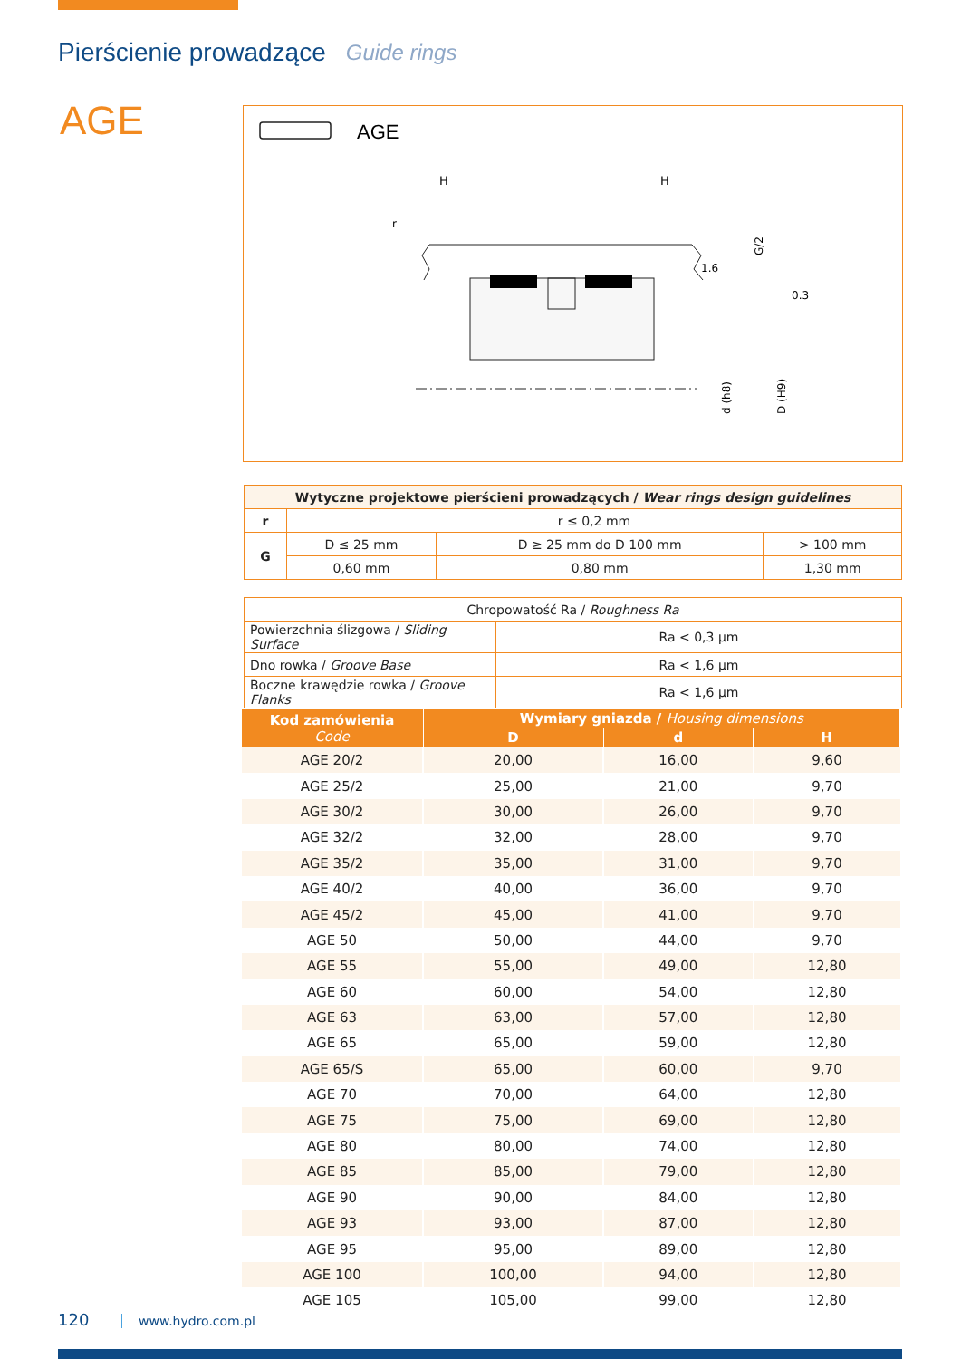Pierścienie prowadzące
Guide rings
AGE
AGE
H
H
r
1.6
0.3
G/2
d (h8)
D (H9)
| Wytyczne projektowe pierścieni prowadzących / Wear rings design guidelines | | | |
| r | r ≤ 0,2 mm | | |
| G | D ≤ 25 mm | D ≥ 25 mm do D 100 mm | > 100 mm |
| | 0,60 mm | 0,80 mm | 1,30 mm |
| Chropowatość Ra / Roughness Ra | |
| Powierzchnia ślizgowa / Sliding Surface | Ra < 0,3 µm |
| Dno rowka / Groove Base | Ra < 1,6 µm |
| Boczne krawędzie rowka / Groove Flanks | Ra < 1,6 µm |
| Kod zamówienia Code | Wymiary gniazda / Housing dimensions | | |
| --- | --- | --- | --- |
| | D | d | H |
| AGE 20/2 | 20,00 | 16,00 | 9,60 |
| AGE 25/2 | 25,00 | 21,00 | 9,70 |
| AGE 30/2 | 30,00 | 26,00 | 9,70 |
| AGE 32/2 | 32,00 | 28,00 | 9,70 |
| AGE 35/2 | 35,00 | 31,00 | 9,70 |
| AGE 40/2 | 40,00 | 36,00 | 9,70 |
| AGE 45/2 | 45,00 | 41,00 | 9,70 |
| AGE 50 | 50,00 | 44,00 | 9,70 |
| AGE 55 | 55,00 | 49,00 | 12,80 |
| AGE 60 | 60,00 | 54,00 | 12,80 |
| AGE 63 | 63,00 | 57,00 | 12,80 |
| AGE 65 | 65,00 | 59,00 | 12,80 |
| AGE 65/S | 65,00 | 60,00 | 9,70 |
| AGE 70 | 70,00 | 64,00 | 12,80 |
| AGE 75 | 75,00 | 69,00 | 12,80 |
| AGE 80 | 80,00 | 74,00 | 12,80 |
| AGE 85 | 85,00 | 79,00 | 12,80 |
| AGE 90 | 90,00 | 84,00 | 12,80 |
| AGE 93 | 93,00 | 87,00 | 12,80 |
| AGE 95 | 95,00 | 89,00 | 12,80 |
| AGE 100 | 100,00 | 94,00 | 12,80 |
| AGE 105 | 105,00 | 99,00 | 12,80 |
120 www.hydro.com.pl